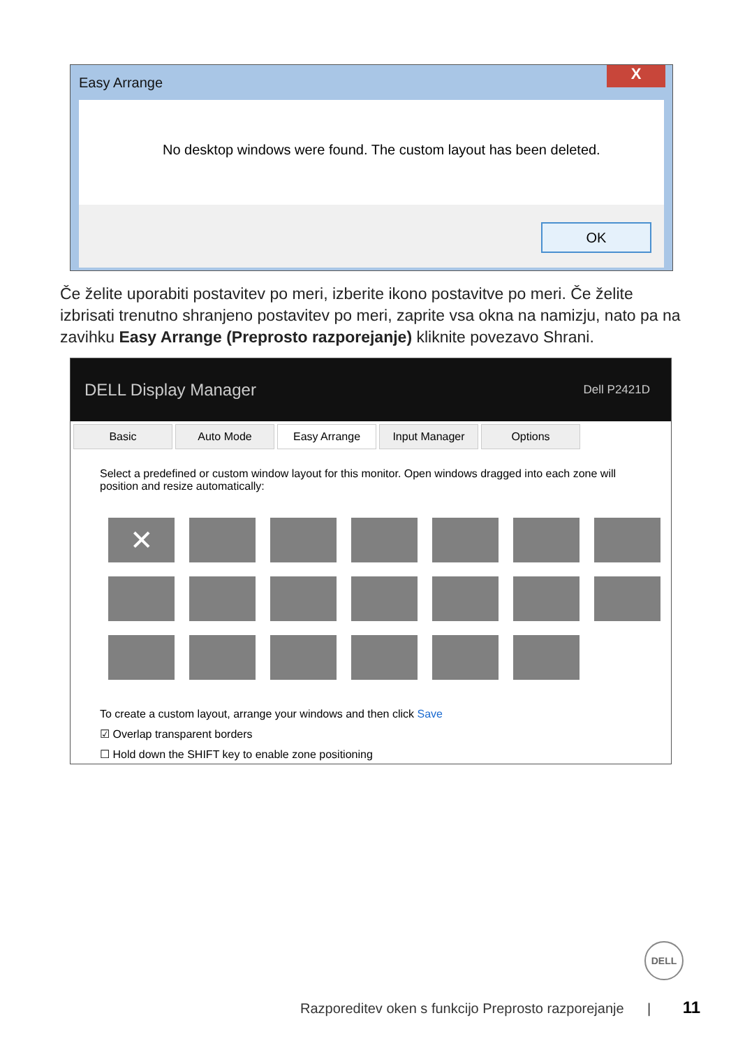Easy Arrange
X
No desktop windows were found. The custom layout has been deleted.
OK
Če želite uporabiti postavitev po meri, izberite ikono postavitve po meri. Če želite izbrisati trenutno shranjeno postavitev po meri, zaprite vsa okna na namizju, nato pa na zavihku Easy Arrange (Preprosto razporejanje) kliknite povezavo Shrani.
DELL Display Manager Dell P2421D
Basic Auto Mode Easy Arrange Input Manager Options
Select a predefined or custom window layout for this monitor. Open windows dragged into each zone will position and resize automatically:
✕
To create a custom layout, arrange your windows and then click Save
☑ Overlap transparent borders
☐ Hold down the SHIFT key to enable zone positioning
DELL
Razporeditev oken s funkcijo Preprosto razporejanje | 11